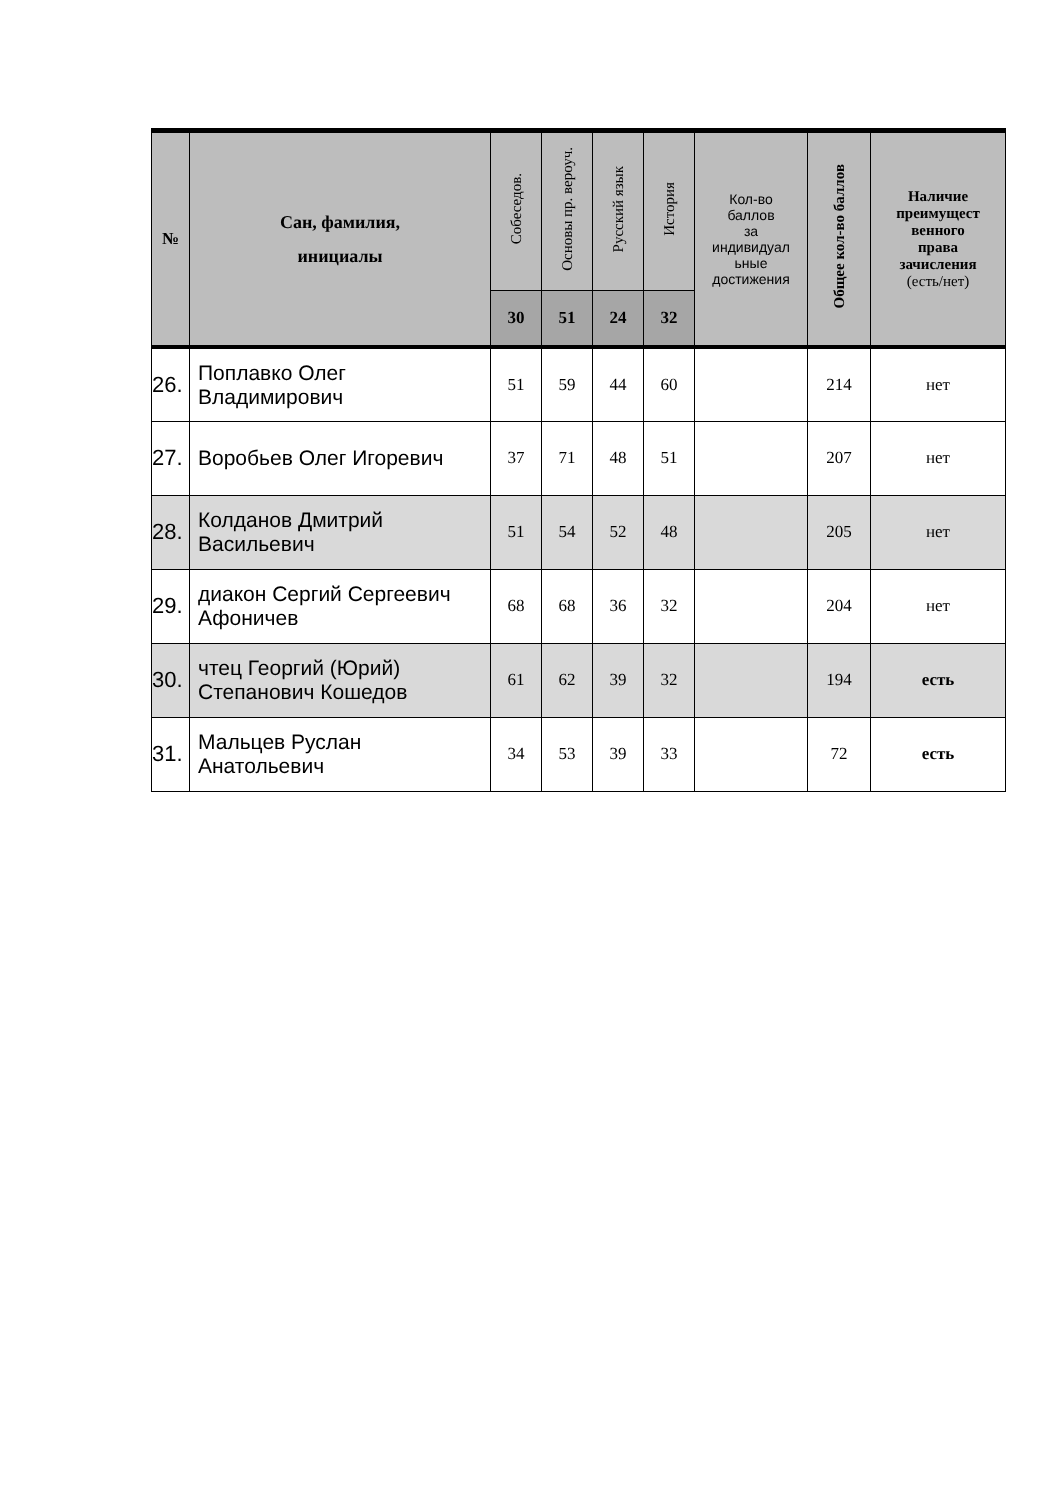| № | Сан, фамилия, инициалы | Собеседов. | Основы пр. вероуч. | Русский язык | История | Кол-во баллов за индивидуал ьные достижения | Общее кол-во баллов | Наличие преимущест венного права зачисления (есть/нет) |
| --- | --- | --- | --- | --- | --- | --- | --- | --- |
| | | 30 | 51 | 24 | 32 | | | |
| 26. | Поплавко Олег Владимирович | 51 | 59 | 44 | 60 | | 214 | нет |
| 27. | Воробьев Олег Игоревич | 37 | 71 | 48 | 51 | | 207 | нет |
| 28. | Колданов Дмитрий Васильевич | 51 | 54 | 52 | 48 | | 205 | нет |
| 29. | диакон Сергий Сергеевич Афоничев | 68 | 68 | 36 | 32 | | 204 | нет |
| 30. | чтец Георгий (Юрий) Степанович Кошедов | 61 | 62 | 39 | 32 | | 194 | есть |
| 31. | Мальцев Руслан Анатольевич | 34 | 53 | 39 | 33 | | 72 | есть |